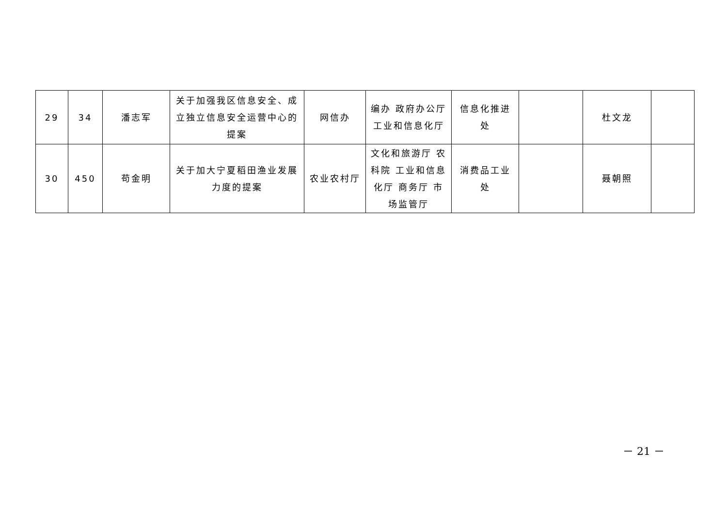| 29 | 34 | 潘志军 | 关于加强我区信息安全、成立独立信息安全运营中心的提案 | 网信办 | 编办 政府办公厅 工业和信息化厅 | 信息化推进处 | | 杜文龙 | |
| 30 | 450 | 苟金明 | 关于加大宁夏稻田渔业发展力度的提案 | 农业农村厅 | 文化和旅游厅 农科院 工业和信息化厅 商务厅 市场监管厅 | 消费品工业处 | | 聂朝照 | |
－ 21 －